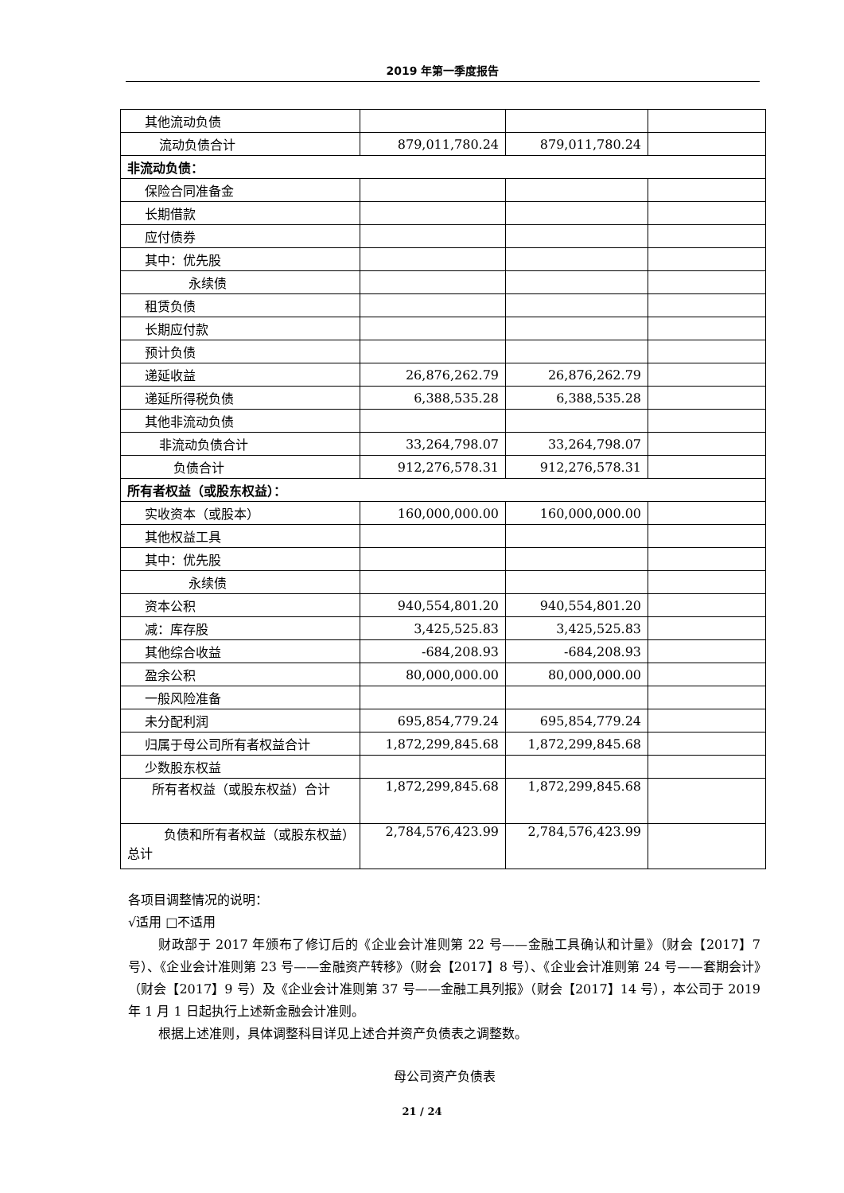2019 年第一季度报告
| 其他流动负债 | | | |
| 流动负债合计 | 879,011,780.24 | 879,011,780.24 | |
| 非流动负债： | | | |
| 保险合同准备金 | | | |
| 长期借款 | | | |
| 应付债券 | | | |
| 其中：优先股 | | | |
| 永续债 | | | |
| 租赁负债 | | | |
| 长期应付款 | | | |
| 预计负债 | | | |
| 递延收益 | 26,876,262.79 | 26,876,262.79 | |
| 递延所得税负债 | 6,388,535.28 | 6,388,535.28 | |
| 其他非流动负债 | | | |
| 非流动负债合计 | 33,264,798.07 | 33,264,798.07 | |
| 负债合计 | 912,276,578.31 | 912,276,578.31 | |
| 所有者权益（或股东权益）： | | | |
| 实收资本（或股本） | 160,000,000.00 | 160,000,000.00 | |
| 其他权益工具 | | | |
| 其中：优先股 | | | |
| 永续债 | | | |
| 资本公积 | 940,554,801.20 | 940,554,801.20 | |
| 减：库存股 | 3,425,525.83 | 3,425,525.83 | |
| 其他综合收益 | -684,208.93 | -684,208.93 | |
| 盈余公积 | 80,000,000.00 | 80,000,000.00 | |
| 一般风险准备 | | | |
| 未分配利润 | 695,854,779.24 | 695,854,779.24 | |
| 归属于母公司所有者权益合计 | 1,872,299,845.68 | 1,872,299,845.68 | |
| 少数股东权益 | | | |
| 所有者权益（或股东权益）合计 | 1,872,299,845.68 | 1,872,299,845.68 | |
| 负债和所有者权益（或股东权益）总计 | 2,784,576,423.99 | 2,784,576,423.99 | |
各项目调整情况的说明：
√适用 □不适用
财政部于 2017 年颁布了修订后的《企业会计准则第 22 号——金融工具确认和计量》（财会【2017】7 号）、《企业会计准则第 23 号——金融资产转移》（财会【2017】8 号）、《企业会计准则第 24 号——套期会计》（财会【2017】9 号）及《企业会计准则第 37 号——金融工具列报》（财会【2017】14 号），本公司于 2019 年 1 月 1 日起执行上述新金融会计准则。
根据上述准则，具体调整科目详见上述合并资产负债表之调整数。
母公司资产负债表
21 / 24